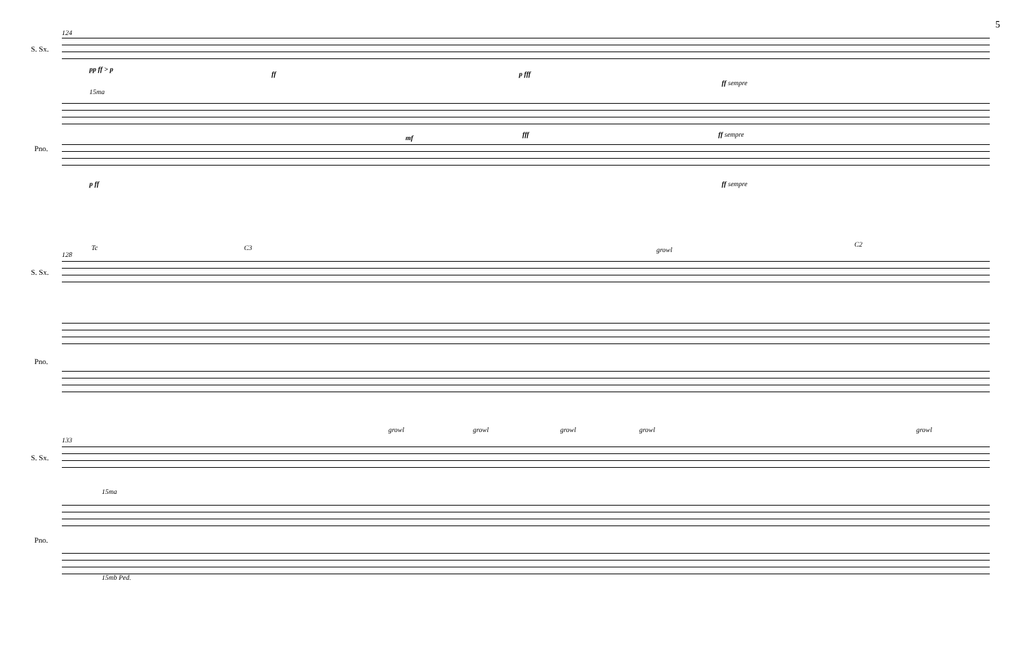5
S. Sx.
Pno.
124
pp ff > p
ff p fff
ff sempre
15ma
mf fff ff sempre
p ff ff sempre
S. Sx.
Pno.
128
Tc C3 growl
C2
S. Sx.
Pno.
133
growl growl growl growl growl
15ma
15mb Ped.